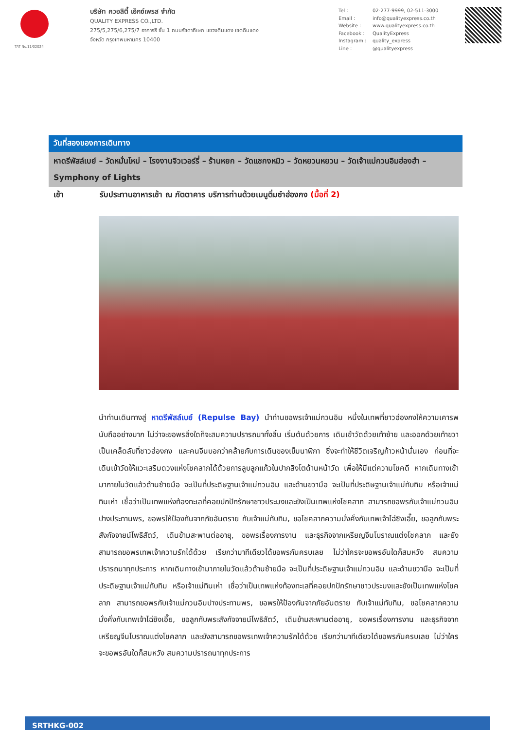TAT No.11/02024
บริษัท ควอลิตี้ เอ็กซ์เพรส จำกัด
QUALITY EXPRESS CO.,LTD.
275/5,275/6,275/7 อาคารธี ชั้น 1 ถนนรัชดาภิเษก แขวงดินแดง เขตดินแดง
จังหวัด กรุงเทพมหานคร 10400
Tel : 02-277-9999, 02-511-3000 Email : info@qualityexpress.co.th Website : www.qualityexpress.co.th Facebook : QualityExpress Instagram : quality_express Line : @qualityexpress
วันที่สองของการเดินทาง
หาดรีพัสล์เบย์ – วัดหมั่นโหม่ – โรงงานจิวเวอร์รี่ – ร้านหยก – วัดแชกงหมิว – วัดหยวนหยวน – วัดเจ้าแม่กวนอิมฮ่องฮำ – Symphony of Lights
เช้า รับประทานอาหารเช้า ณ ภัตตาคาร บริการท่านด้วยเมนูติ่มซำฮ่องกง (มื้อที่ 2)
นำท่านเดินทางสู่ หาดรีพัสล์เบย์ (Repulse Bay) นำท่านขอพรเจ้าแม่กวนอิม หนึ่งในเทพที่ชาวฮ่องกงให้ความเคารพนับถืออย่างมาก ไม่ว่าจะขอพรสิ่งใดก็จะสมความปรารถนาทั้งสิ้น เริ่มต้นด้วยการ เดินเข้าวัดด้วยเท้าซ้าย และออกด้วยเท้าขวา เป็นเคล็ดลับที่ชาวฮ่องกง และคนจีนบอกว่าคล้ายกับการเดินของเข็มนาฬิกา ซึ่งจะทำให้ชีวิตเจริญก้าวหน้านั่นเอง ก่อนที่จะเดินเข้าวัดให้แวะเสริมดวงแห่งโชคลาภได้ด้วยการลูบลูกแก้วในปากสิงโตด้านหน้าวัด เพื่อให้มีแต่ความโชคดี หากเดินทางเข้ามาภายในวัดแล้วด้านซ้ายมือ จะเป็นที่ประดิษฐานเจ้าแม่กวนอิม และด้านขวามือ จะเป็นที่ประดิษฐานเจ้าแม่ทับทิม หรือเจ้าแม่ทินเห่า เชื่อว่าเป็นเทพแห่งท้องทะเลที่คอยปกปักรักษาชาวประมงและยังเป็นเทพแห่งโชคลาภ สามารถขอพรกับเจ้าแม่กวนอิมปางประทานพร, ขอพรให้ป้องกันจากภัยอันตราย กับเจ้าแม่ทับทิม, ขอโชคลาภความมั่งคั่งกับเทพเจ้าไฉ่ซิงเอี๊ย, ขอลูกกับพระสังกัจจายน์โพธิสัตว์, เดินข้ามสะพานต่ออายุ, ขอพรเรื่องการงาน และธุรกิจจากเหรียญจีนโบราณแต่งโชคลาภ และยังสามารถขอพรเทพเจ้าความรักได้ด้วย เรียกว่ามาทีเดียวได้ขอพรกันครบเลย ไม่ว่าใครจะขอพรอันใดก็สมหวัง สมความปรารถนาทุกประการ หากเดินทางเข้ามาภายในวัดแล้วด้านซ้ายมือ จะเป็นที่ประดิษฐานเจ้าแม่กวนอิม และด้านขวามือ จะเป็นที่ประดิษฐานเจ้าแม่ทับทิม หรือเจ้าแม่ทินเห่า เชื่อว่าเป็นเทพแห่งท้องทะเลที่คอยปกปักรักษาชาวประมงและยังเป็นเทพแห่งโชคลาภ สามารถขอพรกับเจ้าแม่กวนอิมปางประทานพร, ขอพรให้ป้องกันจากภัยอันตราย กับเจ้าแม่ทับทิม, ขอโชคลาภความมั่งคั่งกับเทพเจ้าไฉ่ซิงเอี๊ย, ขอลูกกับพระสังกัจจายน์โพธิสัตว์, เดินข้ามสะพานต่ออายุ, ขอพรเรื่องการงาน และธุรกิจจากเหรียญจีนโบราณแต่งโชคลาภ และยังสามารถขอพรเทพเจ้าความรักได้ด้วย เรียกว่ามาทีเดียวได้ขอพรกันครบเลย ไม่ว่าใครจะขอพรอันใดก็สมหวัง สมความปรารถนาทุกประการ
SRTHKG-002